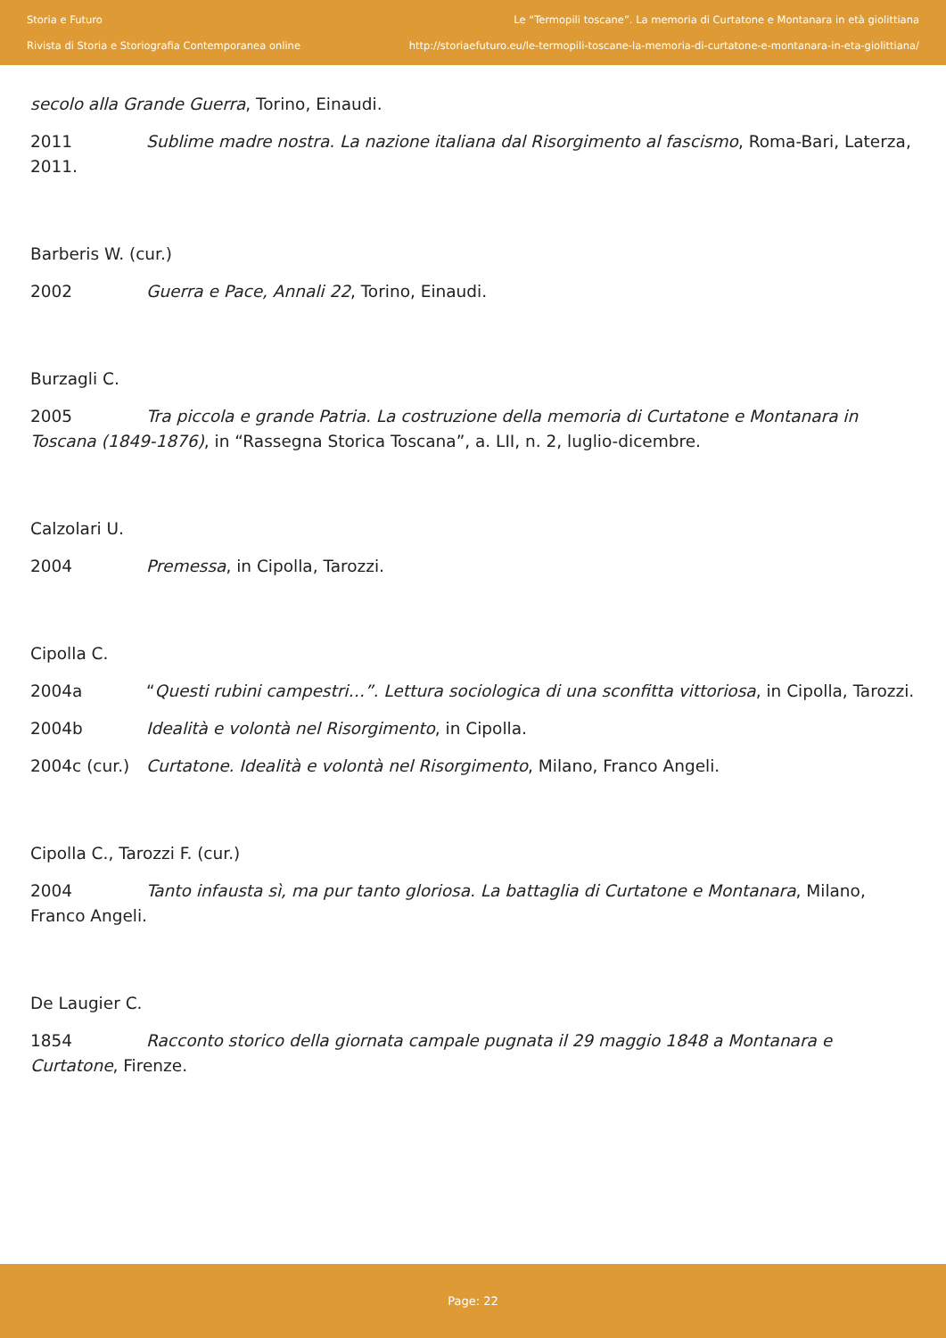Storia e Futuro
Rivista di Storia e Storiografia Contemporanea online
Le “Termopili toscane”. La memoria di Curtatone e Montanara in età giolittiana
http://storiaefuturo.eu/le-termopili-toscane-la-memoria-di-curtatone-e-montanara-in-eta-giolittiana/
secolo alla Grande Guerra, Torino, Einaudi.
2011 Sublime madre nostra. La nazione italiana dal Risorgimento al fascismo, Roma-Bari, Laterza, 2011.
Barberis W. (cur.)
2002 Guerra e Pace, Annali 22, Torino, Einaudi.
Burzagli C.
2005 Tra piccola e grande Patria. La costruzione della memoria di Curtatone e Montanara in Toscana (1849-1876), in “Rassegna Storica Toscana”, a. LII, n. 2, luglio-dicembre.
Calzolari U.
2004 Premessa, in Cipolla, Tarozzi.
Cipolla C.
2004a “Questi rubini campestri…”. Lettura sociologica di una sconfitta vittoriosa, in Cipolla, Tarozzi.
2004b Idealità e volontà nel Risorgimento, in Cipolla.
2004c (cur.) Curtatone. Idealità e volontà nel Risorgimento, Milano, Franco Angeli.
Cipolla C., Tarozzi F. (cur.)
2004 Tanto infausta sì, ma pur tanto gloriosa. La battaglia di Curtatone e Montanara, Milano, Franco Angeli.
De Laugier C.
1854 Racconto storico della giornata campale pugnata il 29 maggio 1848 a Montanara e Curtatone, Firenze.
Page: 22